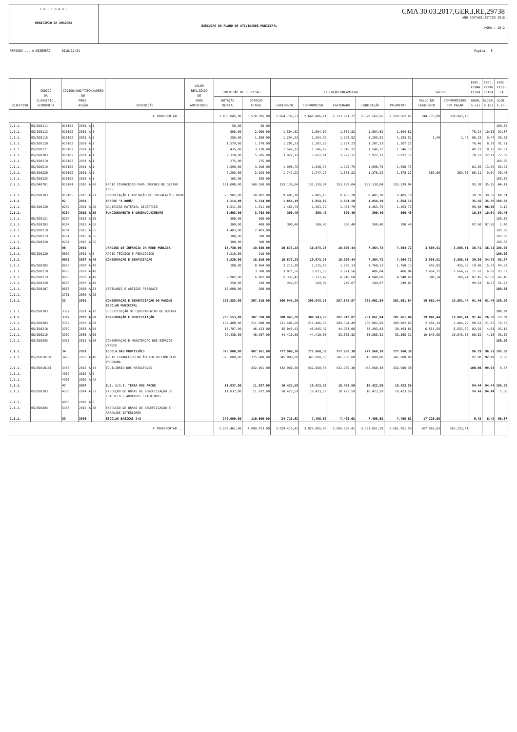E N T I D A D E
MUNICIPIO DA AMADORA
EXECUCAO DO PLANO DE ATIVIDADES MUNICIPAL
CMA 30.03.2017,GER,I,RE,29738
ANO CONTABILÍSTICO 2016
HORA : 10:2
PERÍODO ... A DEZEMBRO - 2016/12/31 Pagina : 5
| OBJECTIVO | CÓDIGO DA CLASSIFIC. ECONÓMICA | CÓDIGO/ANO/TIPO/NUMERO DO PROJ. ACÇÃO | | | | DESCRIÇÃO | VALOR REALIZADO DE ANOS ANTERIORES | PREVISÃO DE DESPESAS | | EXECUÇÃO ORÇAMENTAL | | | | | SALDOS | | EXEC. FINAN CEIRA | EXEC. FINAN CEIRA | EXEC. FISI- CA |
| --- | --- | --- | --- | --- | --- | --- | --- | --- | --- | --- | --- | --- | --- | --- | --- | --- | --- | --- | --- |
| | | | | | | | | DOTAÇÃO INICIAL | DOTAÇÃO ACTUAL | CABIMENTO | COMPROMISSO | FACTURADO | LIQUIDAÇÃO | PAGAMENTO | SALDO DO CABIMENTO | COMPROMISSOS POR PAGAR | ANUAL % (a) | GLOBAL % (b) | GLOB. % (c) |
| A TRANSPORTAR ... | | | | | | | | 1.436.045,00 | 3.574.785,00 | 2.664.736,53 | 2.660.406,11 | 2.333.821,72 | 2.320.562,65 | 2.320.562,65 | 344.173,88 | 339.843,46 | | | |
| 2.1.1. | 05/020111 | 010102 | 2001 | A | 1 | | | 50,00 | 50,00 | | | | | | | | | | 100.00 |
| 2.1.1. | 05/020113 | 010102 | 2001 | A | 1 | | | 500,00 | 2.000,00 | 1.504,82 | 1.504,82 | 1.504,82 | 1.504,82 | 1.504,82 | | | 75.24 | 10.63 | 89.37 |
| 2.1.1. | 05/020115 | 010102 | 2001 | A | 1 | | | 250,00 | 1.500,00 | 1.294,92 | 1.294,92 | 1.293,52 | 1.293,52 | 1.293,52 | 1,40 | 1,40 | 86.23 | 9.47 | 90.53 |
| 2.1.1. | 05/020120 | 010102 | 2001 | A | 1 | | | 1.579,00 | 1.579,00 | 1.207,23 | 1.207,23 | 1.207,23 | 1.207,23 | 1.207,23 | | | 76.46 | 8.79 | 91.21 |
| 2.1.1. | 05/020121 | 010102 | 2001 | A | 1 | | | 435,00 | 3.110,00 | 1.546,12 | 1.546,12 | 1.546,12 | 1.546,12 | 1.546,12 | | | 49.71 | 10.13 | 89.87 |
| 2.1.1. | 05/020203 | 010102 | 2001 | A | 1 | | | 2.128,00 | 5.585,00 | 3.922,11 | 3.922,11 | 3.922,11 | 3.922,11 | 3.922,11 | | | 70.23 | 22.11 | 77.89 |
| 2.1.1. | 05/020210 | 010102 | 2001 | A | 1 | | | 275,00 | 275,00 | | | | | | | | | | 100.00 |
| 2.1.1. | 05/020219 | 010102 | 2001 | A | 1 | | | 2.599,00 | 3.198,00 | 1.998,75 | 1.998,75 | 1.998,75 | 1.998,75 | 1.998,75 | | | 62.50 | 13.02 | 86.98 |
| 2.1.1. | 05/020220 | 010102 | 2001 | A | 1 | | | 2.293,00 | 2.293,00 | 1.747,22 | 1.747,22 | 1.378,22 | 1.378,22 | 1.378,22 | 369,00 | 369,00 | 60.11 | 9.54 | 90.46 |
| 2.1.1. | 05/020225 | 010102 | 2001 | A | 1 | | | 165,00 | 165,00 | | | | | | | | | | 100.00 |
| 2.1.1. | 05/040701 | 010104 | 2010 | A | 80 | APOIO FINANCEIRO PARA CRECHES DE GESTAO IPSS | | 161.000,00 | 160.550,00 | 153.139,04 | 153.139,04 | 153.139,04 | 153.139,04 | 153.139,04 | | | 95.38 | 35.15 | 64.85 |
| 2.1.1. | 05/020203 | 010105 | 2015 | A | 21 | REMODELAÇÃO E ADPTAÇÃO DE INSTALAÇÕES BOBA | | 73.982,00 | 24.082,00 | 9.485,18 | 9.485,18 | 9.485,18 | 9.485,18 | 9.485,18 | | | 39.39 | 39.39 | 60.61 |
| 2.1.1. | | 02 | 2001 | | | CRECHE "A ROMÃ" | | 7.114,00 | 5.214,00 | 1.854,19 | 1.854,19 | 1.854,19 | 1.854,19 | 1.854,19 | | | 35.56 | 35.56 | 100.00 |
| 2.1.1. | 05/020120 | 0202 | 2001 | A | 20 | AQUISIÇÃO MATERIAL DIDÁCTICO | | 1.511,00 | 1.511,00 | 1.463,79 | 1.463,79 | 1.463,79 | 1.463,79 | 1.463,79 | | | 96.88 | 96.88 | 3.12 |
| 2.1.1. | | 0204 | 2015 | A | 55 | FUNCIONAMENTO E DESENVOLVIMENTO | | 5.603,00 | 3.703,00 | 390,40 | 390,40 | 390,40 | 390,40 | 390,40 | | | 10.54 | 10.54 | 89.46 |
| 2.1.1. | 05/020121 | 0204 | 2015 | A | 55 | | | 300,00 | 300,00 | | | | | | | | | | 100.00 |
| 2.1.1. | 05/020203 | 0204 | 2015 | A | 55 | | | 300,00 | 400,00 | 390,40 | 390,40 | 390,40 | 390,40 | 390,40 | | | 97.60 | 97.60 | 2.40 |
| 2.1.1. | 05/020218 | 0204 | 2015 | A | 55 | | | 4.403,00 | 2.403,00 | | | | | | | | | | 100.00 |
| 2.1.1. | 05/020219 | 0204 | 2015 | A | 55 | | | 300,00 | 300,00 | | | | | | | | | | 100.00 |
| 2.1.1. | 05/020220 | 0204 | 2015 | A | 55 | | | 300,00 | 300,00 | | | | | | | | | | 100.00 |
| 2.1.1. | | 06 | 2001 | | | JARDINS DE INFÂNCIA DA REDE PÚBLICA | | 18.730,00 | 19.026,00 | 10.873,23 | 10.873,23 | 10.029,44 | 7.364,72 | 7.364,72 | 3.508,51 | 3.508,51 | 38.71 | 38.71 | 100.00 |
| 2.1.1. | 05/020120 | 0602 | 2001 | A | 5 | APOIO TÉCNICO E PEDAGÓGICO | | 5.210,00 | 210,00 | | | | | | | | | | 100.00 |
| 2.1.1. | | 0605 | 2007 | A | 49 | CONSERVAÇÃO E BENFICIAÇÃO | | 3.520,00 | 18.616,00 | 10.873,23 | 10.873,23 | 10.029,44 | 7.364,72 | 7.364,72 | 3.508,51 | 3.508,51 | 39.56 | 34.73 | 65.27 |
| 2.1.1. | 05/020203 | 0605 | 2007 | A | 49 | | | 288,00 | 8.864,00 | 2.215,18 | 2.215,18 | 1.760,13 | 1.760,13 | 1.760,13 | 455,05 | 455,05 | 19.86 | 15.37 | 84.63 |
| 2.1.1. | 05/020218 | 0605 | 2007 | A | 49 | | | | 3.500,00 | 3.071,56 | 3.071,56 | 3.071,56 | 406,84 | 406,84 | 2.664,72 | 2.664,72 | 11.62 | 6.68 | 93.32 |
| 2.1.1. | 05/020219 | 0605 | 2007 | A | 49 | | | 2.982,00 | 6.002,00 | 5.337,42 | 5.337,42 | 4.948,68 | 4.948,68 | 4.948,68 | 388,74 | 388,74 | 82.45 | 57.60 | 42.40 |
| 2.1.1. | 05/020220 | 0605 | 2007 | A | 49 | | | 250,00 | 250,00 | 249,07 | 249,07 | 249,07 | 249,07 | 249,07 | | | 99.63 | 8.77 | 91.23 |
| 2.1.1. | 05/020107 | 0607 | 2008 | A | 53 | VESTUARIO E ARTIGOS PESSOAIS | | 10.000,00 | 200,00 | | | | | | | | | | 100.00 |
| 2.1.1. | | 2701 | 2009 | A | 25 | | | | | | | | | | | | | | |
| 2.1.1. | | 33 | 2001 | | | CONSERVAÇÃO E BENEFICIAÇÃO DO PARQUE ESCOLAR MUNICIPAL | | 203.553,00 | 307.318,00 | 300.943,28 | 300.943,28 | 287.842,87 | 281.061,84 | 281.061,84 | 19.881,44 | 19.881,44 | 91.46 | 91.46 | 100.00 |
| 2.1.1. | 05/020203 | 3302 | 2001 | A | 12 | SUBSTITUIÇÃO DE EQUIPAMENTOS DE QUEIMA | | | | | | | | | | | | | 100.00 |
| 2.1.1. | | 3309 | 2003 | A | 68 | CONSERVAÇÃO E BENEFICIAÇÃO | | 203.553,00 | 307.318,00 | 300.943,28 | 300.943,28 | 287.842,87 | 281.061,84 | 281.061,84 | 19.881,44 | 19.881,44 | 91.46 | 26.50 | 73.50 |
| 2.1.1. | 05/020203 | 3309 | 2003 | A | 68 | | | 157.408,00 | 211.908,00 | 211.486,98 | 211.486,98 | 209.324,49 | 209.002,69 | 209.002,69 | 2.484,29 | 2.484,29 | 98.63 | 21.65 | 78.35 |
| 2.1.1. | 05/020218 | 3309 | 2003 | A | 68 | | | 18.707,00 | 46.423,00 | 45.045,42 | 45.045,42 | 44.953,06 | 38.493,83 | 38.493,83 | 6.551,59 | 6.551,59 | 82.92 | 4.81 | 95.19 |
| 2.1.1. | 05/020219 | 3309 | 2003 | A | 68 | | | 27.438,00 | 48.987,00 | 44.410,88 | 44.410,88 | 33.565,32 | 33.565,32 | 33.565,32 | 10.845,56 | 10.845,56 | 68.52 | 4.18 | 95.82 |
| 2.1.1. | 05/020203 | 3313 | 2011 | A | 58 | CONSERVAÇÃO E MANUTENÇÃO DOS ESPAÇOS VERDES | | | | | | | | | | | | | 100.00 |
| 2.1.1. | | 34 | 2001 | | | ESCOLA DAS PROFISSÕES | | 375.000,00 | 807.961,00 | 777.960,38 | 777.960,38 | 777.960,38 | 777.960,38 | 777.960,38 | | | 96.29 | 96.29 | 100.00 |
| 2.1.1. | 05/05010101 | 3403 | 2003 | A | 40 | APOIO FINANCEIRO NO ÂMBITO DO CONTRATO PROGRAMA | | 375.000,00 | 375.000,00 | 345.000,00 | 345.000,00 | 345.000,00 | 345.000,00 | 345.000,00 | | | 92.00 | 92.00 | 8.00 |
| 2.1.1. | 05/05010101 | 3405 | 2015 | A | 43 | EQUILIBRIO DOS RESULTADOS | | | 432.961,00 | 432.960,38 | 432.960,38 | 432.960,38 | 432.960,38 | 432.960,38 | | | 100.00 | 99.93 | 0.07 |
| 2.1.1. | | 4002 | 2010 | A | 5 | | | | | | | | | | | | | | |
| 2.1.1. | | 4306 | 2009 | A | 42 | | | | | | | | | | | | | | |
| 2.1.1. | | 47 | 2007 | | | E.B. 1/J.I. TERRA DOS ARCOS | | 11.037,00 | 11.037,00 | 10.423,59 | 10.423,59 | 10.423,59 | 10.423,59 | 10.423,59 | | | 94.44 | 94.44 | 100.00 |
| 2.1.1. | 05/020203 | 4703 | 2014 | A | 33 | EXECUÇÃO DE OBRAS DE BENEFICIAÇÃO DO EDIFICIO E ARRANJOS EXTERIORES | | 11.037,00 | 11.037,00 | 10.423,59 | 10.423,59 | 10.423,59 | 10.423,59 | 10.423,59 | | | 94.44 | 94.44 | 5.56 |
| 2.1.1. | | 4805 | 2010 | A | 6 | | | | | | | | | | | | | | |
| 2.1.1. | 05/020203 | 5103 | 2015 | A | 38 | EXECUÇÃO DE OBRAS DE BENEFICIAÇÃO E ARRANJOS EXTERIORES | | | | | | | | | | | | | |
| 2.1.1. | | 53 | 2008 | | | ESCOLAS BÁSICAS 2+3 | | 240.000,00 | 116.800,00 | 24.715,62 | 7.495,62 | 7.495,62 | 7.495,62 | 7.495,62 | 17.220,00 | | 6.42 | 6.42 | 66.67 |
| A TRANSPORTAR ... | | | | | | | | 2.286.461,00 | 4.909.973,00 | 3.929.415,42 | 3.925.085,00 | 3.584.556,41 | 3.561.851,59 | 3.561.851,59 | 367.563,83 | 363.233,41 | | | |